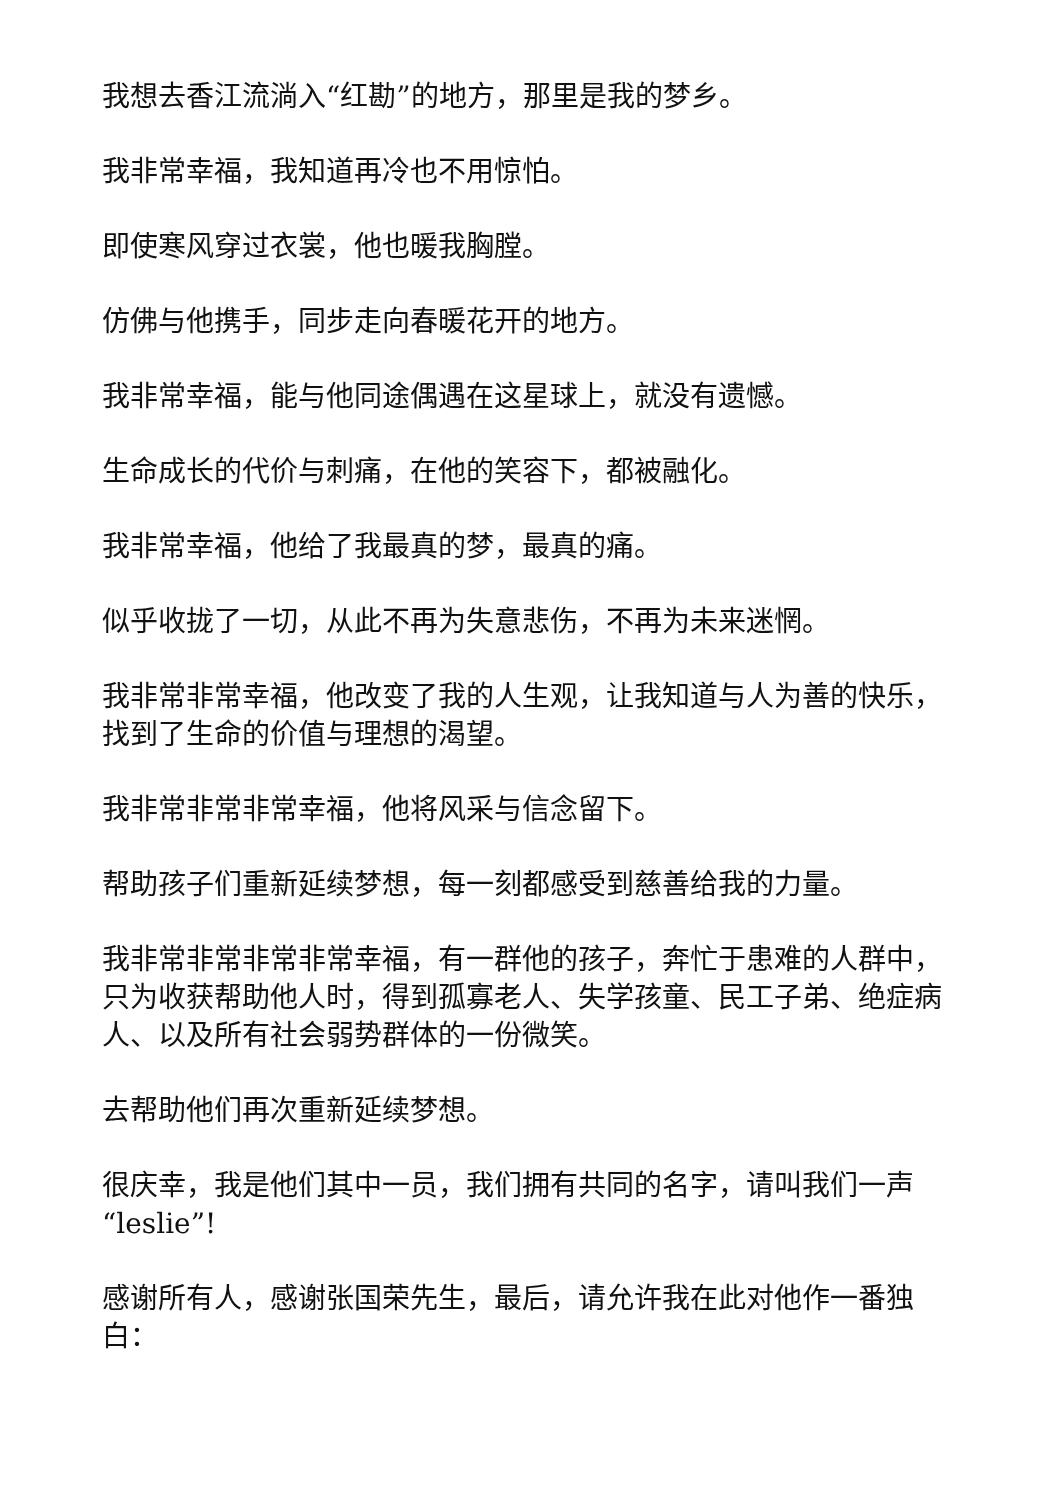我想去香江流淌入“红勘”的地方，那里是我的梦乡。
我非常幸福，我知道再冷也不用惊怕。
即使寒风穿过衣裳，他也暖我胸膛。
仿佛与他携手，同步走向春暖花开的地方。
我非常幸福，能与他同途偶遇在这星球上，就没有遗憾。
生命成长的代价与刺痛，在他的笑容下，都被融化。
我非常幸福，他给了我最真的梦，最真的痛。
似乎收拢了一切，从此不再为失意悲伤，不再为未来迷惘。
我非常非常幸福，他改变了我的人生观，让我知道与人为善的快乐，找到了生命的价值与理想的渴望。
我非常非常非常幸福，他将风采与信念留下。
帮助孩子们重新延续梦想，每一刻都感受到慈善给我的力量。
我非常非常非常非常幸福，有一群他的孩子，奔忙于患难的人群中，只为收获帮助他人时，得到孤寡老人、失学孩童、民工子弟、绝症病人、以及所有社会弱势群体的一份微笑。
去帮助他们再次重新延续梦想。
很庆幸，我是他们其中一员，我们拥有共同的名字，请叫我们一声“leslie”!
感谢所有人，感谢张国荣先生，最后，请允许我在此对他作一番独白：